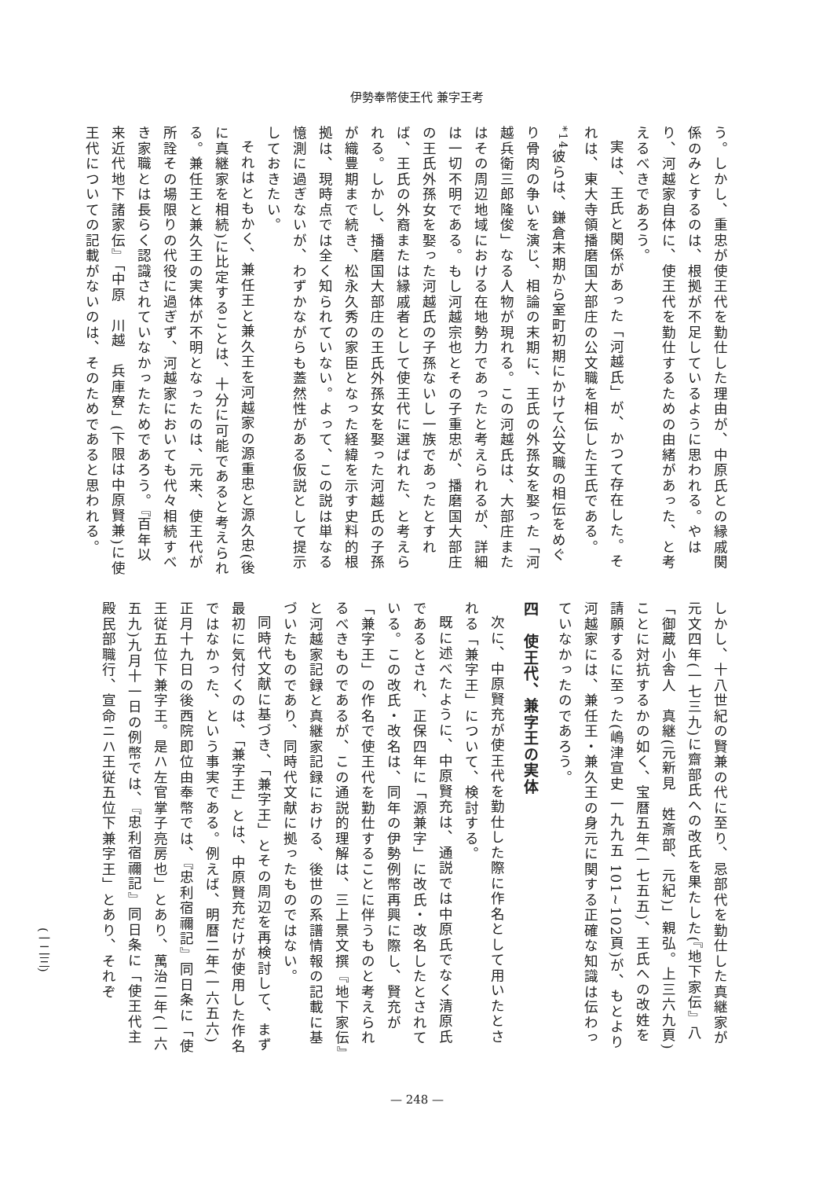伊勢奉幣使王代 兼字王考
う。しかし、重忠が使王代を勤仕した理由が、中原氏との縁戚関係のみとするのは、根拠が不足しているように思われる。やはり、河越家自体に、使王代を勤仕するための由緒があった、と考えるべきであろう。
実は、王氏と関係があった「河越氏」が、かつて存在した。それは、東大寺領播磨国大部庄の公文職を相伝した王氏である。<sup>*14</sup>彼らは、鎌倉末期から室町初期にかけて公文職の相伝をめぐり骨肉の争いを演じ、相論の末期に、王氏の外孫女を娶った「河越兵衛三郎隆俊」なる人物が現れる。この河越氏は、大部庄またはその周辺地域における在地勢力であったと考えられるが、詳細は一切不明である。もし河越宗也とその子重忠が、播磨国大部庄の王氏外孫女を娶った河越氏の子孫ないし一族であったとすれば、王氏の外裔または縁戚者として使王代に選ばれた、と考えられる。しかし、播磨国大部庄の王氏外孫女を娶った河越氏の子孫が織豊期まで続き、松永久秀の家臣となった経緯を示す史料的根拠は、現時点では全く知られていない。よって、この説は単なる憶測に過ぎないが、わずかながらも蓋然性がある仮説として提示しておきたい。
それはともかく、兼任王と兼久王を河越家の源重忠と源久忠(後に真継家を相続)に比定することは、十分に可能であると考えられる。兼任王と兼久王の実体が不明となったのは、元来、使王代が所詮その場限りの代役に過ぎず、河越家においても代々相続すべき家職とは長らく認識されていなかったためであろう。『百年以来近代地下諸家伝』「中原　川越　兵庫寮」(下限は中原賢兼)に使王代についての記載がないのは、そのためであると思われる。
しかし、十八世紀の賢兼の代に至り、忌部代を勤仕した真継家が元文四年(一七三九)に齋部氏への改氏を果たした(『地下家伝』八「御蔵小舎人　真継(元新見　姓斎部、元紀)」親弘。上三六九頁)ことに対抗するかの如く、宝暦五年(一七五五)、王氏への改姓を請願するに至った(嶋津宣史 一九九五 101~102頁)が、もとより河越家には、兼任王・兼久王の身元に関する正確な知識は伝わっていなかったのであろう。
四　使王代、兼字王の実体
次に、中原賢充が使王代を勤仕した際に作名として用いたとされる「兼字王」について、検討する。
既に述べたように、中原賢充は、通説では中原氏でなく清原氏であるとされ、正保四年に「源兼字」に改氏・改名したとされている。この改氏・改名は、同年の伊勢例幣再興に際し、賢充が「兼字王」の作名で使王代を勤仕することに伴うものと考えられるべきものであるが、この通説的理解は、三上景文撰『地下家伝』と河越家記録と真継家記録における、後世の系譜情報の記載に基づいたものであり、同時代文献に拠ったものではない。
同時代文献に基づき、「兼字王」とその周辺を再検討して、まず最初に気付くのは、「兼字王」とは、中原賢充だけが使用した作名ではなかった、という事実である。例えば、明暦二年(一六五六)正月十九日の後西院即位由奉幣では、『忠利宿禰記』同日条に「使王従五位下兼字王。是ハ左官掌子亮房也」とあり、萬治二年(一六五九)九月十一日の例幣では、『忠利宿禰記』同日条に「使王代主殿民部職行、宣命ニハ王従五位下兼字王」とあり、それぞ
(一二三)
— 248 —